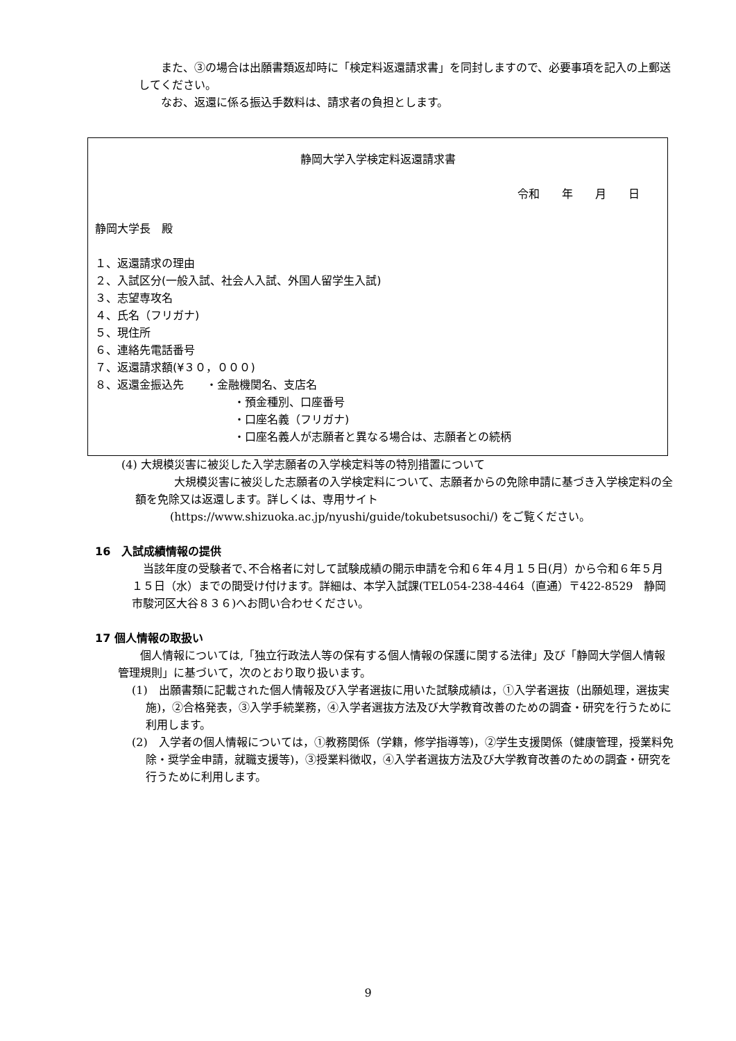また、③の場合は出願書類返却時に「検定料返還請求書」を同封しますので、必要事項を記入の上郵送してください。
なお、返還に係る振込手数料は、請求者の負担とします。
静岡大学入学検定料返還請求書
令和　　年　　月　　日
静岡大学長　殿
１、返還請求の理由
２、入試区分(一般入試、社会人入試、外国人留学生入試)
３、志望専攻名
４、氏名（フリガナ)
５、現住所
６、連絡先電話番号
７、返還請求額(¥３０，０００)
８、返還金振込先　　・金融機関名、支店名
・預金種別、口座番号
・口座名義（フリガナ)
・口座名義人が志願者と異なる場合は、志願者との続柄
(4) 大規模災害に被災した入学志願者の入学検定料等の特別措置について
大規模災害に被災した志願者の入学検定料について、志願者からの免除申請に基づき入学検定料の全額を免除又は返還します。詳しくは、専用サイト
(https://www.shizuoka.ac.jp/nyushi/guide/tokubetsusochi/) をご覧ください。
16　入試成績情報の提供
当該年度の受験者で､不合格者に対して試験成績の開示申請を令和６年４月１５日(月）から令和６年５月１５日（水）までの間受け付けます。詳細は、本学入試課(TEL054-238-4464（直通）〒422-8529　静岡市駿河区大谷８３６)へお問い合わせください。
17 個人情報の取扱い
個人情報については,「独立行政法人等の保有する個人情報の保護に関する法律」及び「静岡大学個人情報管理規則」に基づいて，次のとおり取り扱います。
(1)　出願書類に記載された個人情報及び入学者選抜に用いた試験成績は，①入学者選抜（出願処理，選抜実施)，②合格発表，③入学手続業務，④入学者選抜方法及び大学教育改善のための調査・研究を行うために利用します。
(2)　入学者の個人情報については，①教務関係（学籍，修学指導等)，②学生支援関係（健康管理，授業料免除・奨学金申請，就職支援等)，③授業料徴収，④入学者選抜方法及び大学教育改善のための調査・研究を行うために利用します。
9